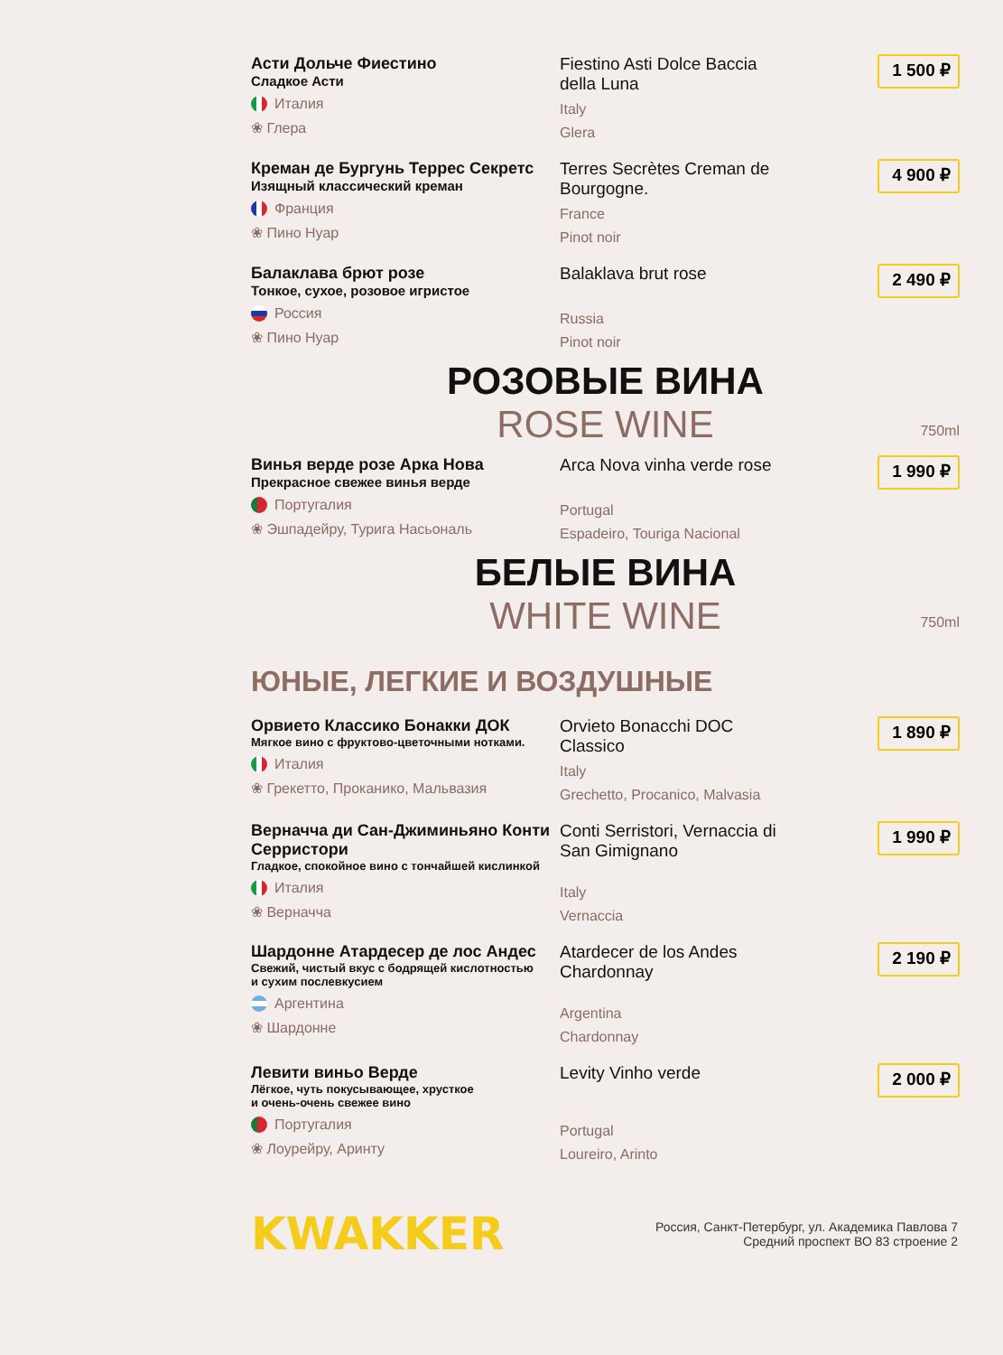Асти Дольче Фиестино
Сладкое Асти
Италия
❀ Глера
Fiestino Asti Dolce Baccia della Luna
Italy
Glera
1 500 ₽
Креман де Бургунь Террес Секретс
Изящный классический креман
Франция
❀ Пино Нуар
Terres Secrètes Creman de Bourgogne.
France
Pinot noir
4 900 ₽
Балаклава брют розе
Тонкое, сухое, розовое игристое
Россия
❀ Пино Нуар
Balaklava brut rose
Russia
Pinot noir
2 490 ₽
РОЗОВЫЕ ВИНА
ROSE WINE
750ml
Винья верде розе Арка Нова
Прекрасное свежее винья верде
Португалия
❀ Эшпадейру, Турига Насьональ
Arca Nova vinha verde rose
Portugal
Espadeiro, Touriga Nacional
1 990 ₽
БЕЛЫЕ ВИНА
WHITE WINE
750ml
ЮНЫЕ, ЛЕГКИЕ И ВОЗДУШНЫЕ
Орвието Классико Бонакки ДОК
Мягкое вино с фруктово-цветочными нотками.
Италия
❀ Грекетто, Проканико, Мальвазия
Orvieto Bonacchi DOC Classico
Italy
Grechetto, Procanico, Malvasia
1 890 ₽
Верначча ди Сан-Джиминьяно Конти Серристори
Гладкое, спокойное вино с тончайшей кислинкой
Италия
❀ Верначча
Conti Serristori, Vernaccia di San Gimignano
Italy
Vernaccia
1 990 ₽
Шардонне Атардесер де лос Андес
Свежий, чистый вкус с бодрящей кислотностью
и сухим послевкусием
Аргентина
❀ Шардонне
Atardecer de los Andes Chardonnay
Argentina
Chardonnay
2 190 ₽
Левити виньо Верде
Лёгкое, чуть покусывающее, хрусткое
и очень-очень свежее вино
Португалия
❀ Лоурейру, Аринту
Levity Vinho verde
Portugal
Loureiro, Arinto
2 000 ₽
KWAKKER
Россия, Санкт-Петербург, ул. Академика Павлова 7
Средний проспект ВО 83 строение 2